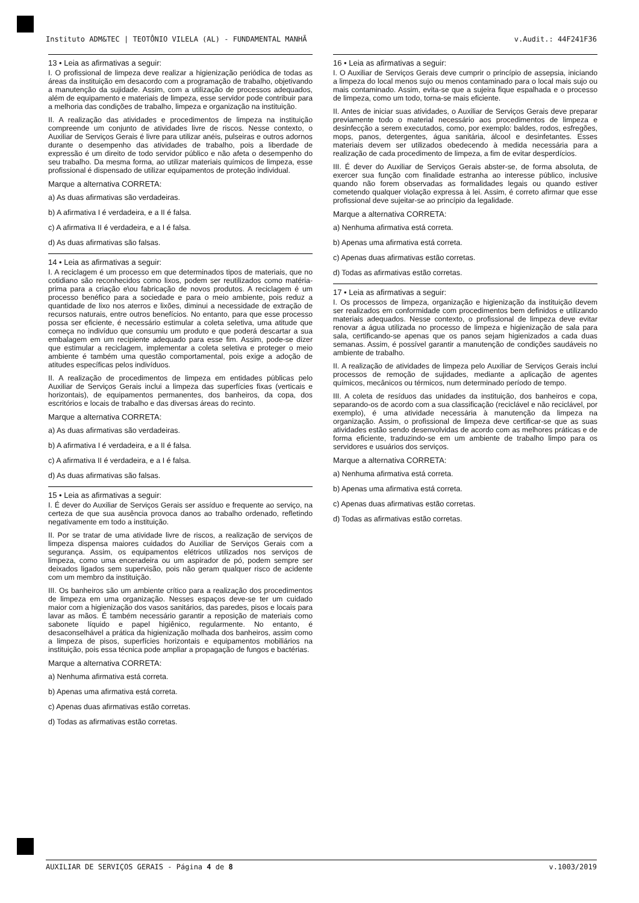Instituto ADM&TEC | TEOTÔNIO VILELA (AL) - FUNDAMENTAL MANHÃ v.Audit.: 44F241F36
13 • Leia as afirmativas a seguir:
I. O profissional de limpeza deve realizar a higienização periódica de todas as áreas da instituição em desacordo com a programação de trabalho, objetivando a manutenção da sujidade. Assim, com a utilização de processos adequados, além de equipamento e materiais de limpeza, esse servidor pode contribuir para a melhoria das condições de trabalho, limpeza e organização na instituição.
II. A realização das atividades e procedimentos de limpeza na instituição compreende um conjunto de atividades livre de riscos. Nesse contexto, o Auxiliar de Serviços Gerais é livre para utilizar anéis, pulseiras e outros adornos durante o desempenho das atividades de trabalho, pois a liberdade de expressão é um direito de todo servidor público e não afeta o desempenho do seu trabalho. Da mesma forma, ao utilizar materiais químicos de limpeza, esse profissional é dispensado de utilizar equipamentos de proteção individual.
Marque a alternativa CORRETA:
a) As duas afirmativas são verdadeiras.
b) A afirmativa I é verdadeira, e a II é falsa.
c) A afirmativa II é verdadeira, e a I é falsa.
d) As duas afirmativas são falsas.
14 • Leia as afirmativas a seguir:
I. A reciclagem é um processo em que determinados tipos de materiais, que no cotidiano são reconhecidos como lixos, podem ser reutilizados como matéria-prima para a criação e\ou fabricação de novos produtos. A reciclagem é um processo benéfico para a sociedade e para o meio ambiente, pois reduz a quantidade de lixo nos aterros e lixões, diminui a necessidade de extração de recursos naturais, entre outros benefícios. No entanto, para que esse processo possa ser eficiente, é necessário estimular a coleta seletiva, uma atitude que começa no indivíduo que consumiu um produto e que poderá descartar a sua embalagem em um recipiente adequado para esse fim. Assim, pode-se dizer que estimular a reciclagem, implementar a coleta seletiva e proteger o meio ambiente é também uma questão comportamental, pois exige a adoção de atitudes específicas pelos indivíduos.
II. A realização de procedimentos de limpeza em entidades públicas pelo Auxiliar de Serviços Gerais inclui a limpeza das superfícies fixas (verticais e horizontais), de equipamentos permanentes, dos banheiros, da copa, dos escritórios e locais de trabalho e das diversas áreas do recinto.
Marque a alternativa CORRETA:
a) As duas afirmativas são verdadeiras.
b) A afirmativa I é verdadeira, e a II é falsa.
c) A afirmativa II é verdadeira, e a I é falsa.
d) As duas afirmativas são falsas.
15 • Leia as afirmativas a seguir:
I. É dever do Auxiliar de Serviços Gerais ser assíduo e frequente ao serviço, na certeza de que sua ausência provoca danos ao trabalho ordenado, refletindo negativamente em todo a instituição.
II. Por se tratar de uma atividade livre de riscos, a realização de serviços de limpeza dispensa maiores cuidados do Auxiliar de Serviços Gerais com a segurança. Assim, os equipamentos elétricos utilizados nos serviços de limpeza, como uma enceradeira ou um aspirador de pó, podem sempre ser deixados ligados sem supervisão, pois não geram qualquer risco de acidente com um membro da instituição.
III. Os banheiros são um ambiente crítico para a realização dos procedimentos de limpeza em uma organização. Nesses espaços deve-se ter um cuidado maior com a higienização dos vasos sanitários, das paredes, pisos e locais para lavar as mãos. É também necessário garantir a reposição de materiais como sabonete líquido e papel higiênico, regularmente. No entanto, é desaconselhável a prática da higienização molhada dos banheiros, assim como a limpeza de pisos, superfícies horizontais e equipamentos mobiliários na instituição, pois essa técnica pode ampliar a propagação de fungos e bactérias.
Marque a alternativa CORRETA:
a) Nenhuma afirmativa está correta.
b) Apenas uma afirmativa está correta.
c) Apenas duas afirmativas estão corretas.
d) Todas as afirmativas estão corretas.
16 • Leia as afirmativas a seguir:
I. O Auxiliar de Serviços Gerais deve cumprir o princípio de assepsia, iniciando a limpeza do local menos sujo ou menos contaminado para o local mais sujo ou mais contaminado. Assim, evita-se que a sujeira fique espalhada e o processo de limpeza, como um todo, torna-se mais eficiente.
II. Antes de iniciar suas atividades, o Auxiliar de Serviços Gerais deve preparar previamente todo o material necessário aos procedimentos de limpeza e desinfecção a serem executados, como, por exemplo: baldes, rodos, esfregões, mops, panos, detergentes, água sanitária, álcool e desinfetantes. Esses materiais devem ser utilizados obedecendo à medida necessária para a realização de cada procedimento de limpeza, a fim de evitar desperdícios.
III. É dever do Auxiliar de Serviços Gerais abster-se, de forma absoluta, de exercer sua função com finalidade estranha ao interesse público, inclusive quando não forem observadas as formalidades legais ou quando estiver cometendo qualquer violação expressa à lei. Assim, é correto afirmar que esse profissional deve sujeitar-se ao princípio da legalidade.
Marque a alternativa CORRETA:
a) Nenhuma afirmativa está correta.
b) Apenas uma afirmativa está correta.
c) Apenas duas afirmativas estão corretas.
d) Todas as afirmativas estão corretas.
17 • Leia as afirmativas a seguir:
I. Os processos de limpeza, organização e higienização da instituição devem ser realizados em conformidade com procedimentos bem definidos e utilizando materiais adequados. Nesse contexto, o profissional de limpeza deve evitar renovar a água utilizada no processo de limpeza e higienização de sala para sala, certificando-se apenas que os panos sejam higienizados a cada duas semanas. Assim, é possível garantir a manutenção de condições saudáveis no ambiente de trabalho.
II. A realização de atividades de limpeza pelo Auxiliar de Serviços Gerais inclui processos de remoção de sujidades, mediante a aplicação de agentes químicos, mecânicos ou térmicos, num determinado período de tempo.
III. A coleta de resíduos das unidades da instituição, dos banheiros e copa, separando-os de acordo com a sua classificação (reciclável e não reciclável, por exemplo), é uma atividade necessária à manutenção da limpeza na organização. Assim, o profissional de limpeza deve certificar-se que as suas atividades estão sendo desenvolvidas de acordo com as melhores práticas e de forma eficiente, traduzindo-se em um ambiente de trabalho limpo para os servidores e usuários dos serviços.
Marque a alternativa CORRETA:
a) Nenhuma afirmativa está correta.
b) Apenas uma afirmativa está correta.
c) Apenas duas afirmativas estão corretas.
d) Todas as afirmativas estão corretas.
AUXILIAR DE SERVIÇOS GERAIS - Página 4 de 8 v.1003/2019